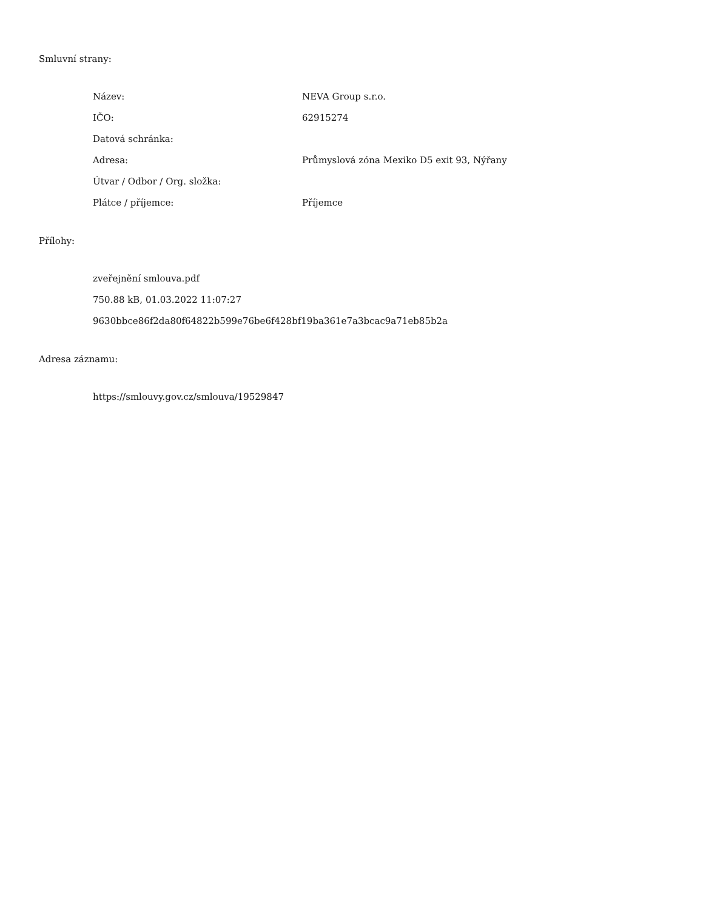Smluvní strany:
| Název: | NEVA Group s.r.o. |
| IČO: | 62915274 |
| Datová schránka: | |
| Adresa: | Průmyslová zóna Mexiko D5 exit 93, Nýřany |
| Útvar / Odbor / Org. složka: | |
| Plátce / příjemce: | Příjemce |
Přílohy:
zveřejnění smlouva.pdf
750.88 kB, 01.03.2022 11:07:27
9630bbce86f2da80f64822b599e76be6f428bf19ba361e7a3bcac9a71eb85b2a
Adresa záznamu:
https://smlouvy.gov.cz/smlouva/19529847